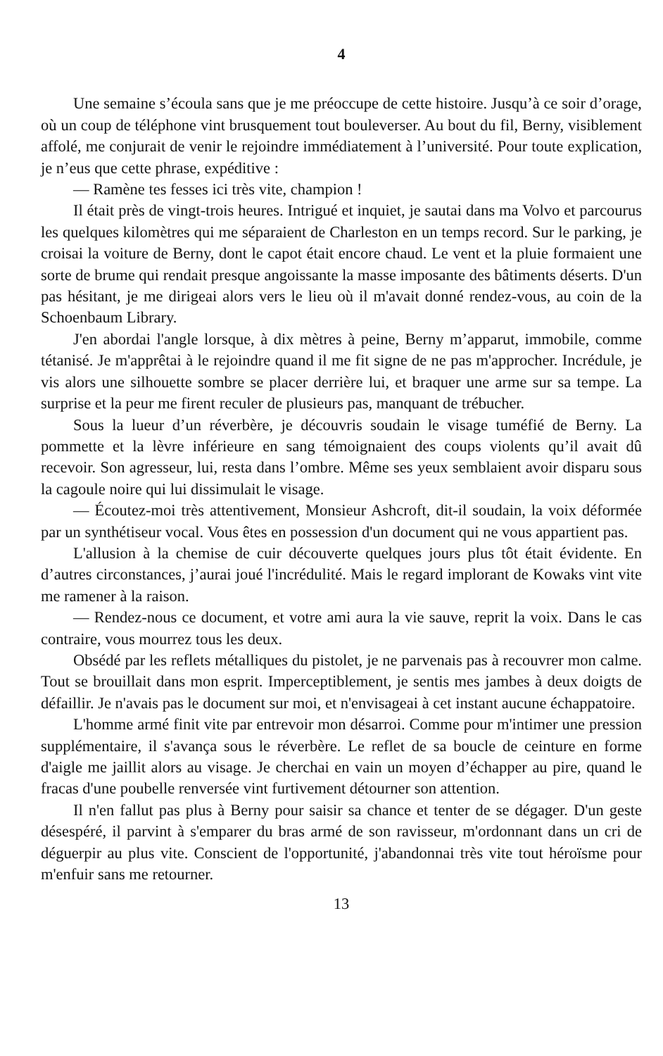4
Une semaine s’écoula sans que je me préoccupe de cette histoire. Jusqu’à ce soir d’orage, où un coup de téléphone vint brusquement tout bouleverser. Au bout du fil, Berny, visiblement affolé, me conjurait de venir le rejoindre immédiatement à l’université. Pour toute explication, je n’eus que cette phrase, expéditive :
— Ramène tes fesses ici très vite, champion !
Il était près de vingt-trois heures. Intrigué et inquiet, je sautai dans ma Volvo et parcourus les quelques kilomètres qui me séparaient de Charleston en un temps record. Sur le parking, je croisai la voiture de Berny, dont le capot était encore chaud. Le vent et la pluie formaient une sorte de brume qui rendait presque angoissante la masse imposante des bâtiments déserts. D'un pas hésitant, je me dirigeai alors vers le lieu où il m'avait donné rendez-vous, au coin de la Schoenbaum Library.
J'en abordai l'angle lorsque, à dix mètres à peine, Berny m’apparut, immobile, comme tétanisé. Je m'apprêtai à le rejoindre quand il me fit signe de ne pas m'approcher. Incrédule, je vis alors une silhouette sombre se placer derrière lui, et braquer une arme sur sa tempe. La surprise et la peur me firent reculer de plusieurs pas, manquant de trébucher.
Sous la lueur d’un réverbère, je découvris soudain le visage tuméfié de Berny. La pommette et la lèvre inférieure en sang témoignaient des coups violents qu’il avait dû recevoir. Son agresseur, lui, resta dans l’ombre. Même ses yeux semblaient avoir disparu sous la cagoule noire qui lui dissimulait le visage.
— Écoutez-moi très attentivement, Monsieur Ashcroft, dit-il soudain, la voix déformée par un synthétiseur vocal. Vous êtes en possession d'un document qui ne vous appartient pas.
L'allusion à la chemise de cuir découverte quelques jours plus tôt était évidente. En d’autres circonstances, j’aurai joué l'incrédulité. Mais le regard implorant de Kowaks vint vite me ramener à la raison.
— Rendez-nous ce document, et votre ami aura la vie sauve, reprit la voix. Dans le cas contraire, vous mourrez tous les deux.
Obsédé par les reflets métalliques du pistolet, je ne parvenais pas à recouvrer mon calme. Tout se brouillait dans mon esprit. Imperceptiblement, je sentis mes jambes à deux doigts de défaillir. Je n'avais pas le document sur moi, et n'envisageai à cet instant aucune échappatoire.
L'homme armé finit vite par entrevoir mon désarroi. Comme pour m'intimer une pression supplémentaire, il s'avança sous le réverbère. Le reflet de sa boucle de ceinture en forme d'aigle me jaillit alors au visage. Je cherchai en vain un moyen d’échapper au pire, quand le fracas d'une poubelle renversée vint furtivement détourner son attention.
Il n'en fallut pas plus à Berny pour saisir sa chance et tenter de se dégager. D'un geste désespéré, il parvint à s'emparer du bras armé de son ravisseur, m'ordonnant dans un cri de déguerpir au plus vite. Conscient de l'opportunité, j'abandonnai très vite tout héroïsme pour m'enfuir sans me retourner.
13